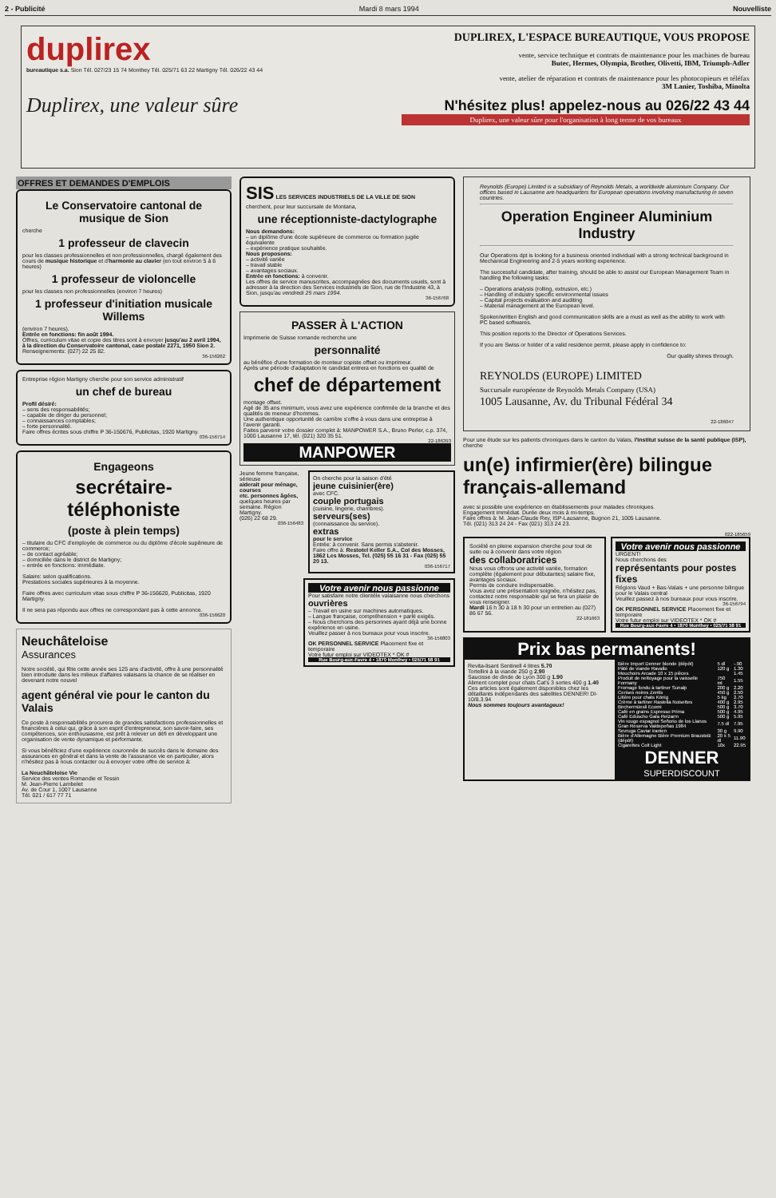2 - Publicité Mardi 8 mars 1994 Nouvelliste
duplirex
bureautique s.a. Sion Tél. 027/23 15 74 Monthey Tél. 025/71 63 22 Martigny Tél. 026/22 43 44
Duplirex, une valeur sûre
DUPLIREX, L'ESPACE BUREAUTIQUE, VOUS PROPOSE
vente, service technique et contrats de maintenance pour les machines de bureau
Butec, Hermes, Olympia, Brother, Olivetti, IBM, Triumph-Adler
vente, atelier de réparation et contrats de maintenance pour les photocopieurs et téléfax
3M Lanier, Toshiba, Minolta
N'hésitez plus! appelez-nous au 026/22 43 44
Duplirex, une valeur sûre pour l'organisation à long terme de vos bureaux
OFFRES ET DEMANDES D'EMPLOIS
Le Conservatoire cantonal de musique de Sion
cherche
1 professeur de clavecin
pour les classes professionnelles et non professionnelles, chargé également des cours de musique historique et d'harmonie au clavier (en tout environ 5 à 6 heures)
1 professeur de violoncelle
pour les classes non professionnelles (environ 7 heures)
1 professeur d'initiation musicale Willems
(environ 7 heures).
Entrée en fonctions: fin août 1994.
Offres, curriculum vitae et copie des titres sont à envoyer jusqu'au 2 avril 1994, à la direction du Conservatoire cantonal, case postale 2271, 1950 Sion 2.
Renseignements: (027) 22 25 82.
36-156262
Entreprise région Martigny cherche pour son service administratif
un chef de bureau
Profil désiré:
– sens des responsabilités;
– capable de diriger du personnel;
– connaissances comptables;
– forte personnalité.
Faire offres écrites sous chiffre P 36-150676, Publicitas, 1920 Martigny.
036-156714
Engageons
secrétaire-téléphoniste
(poste à plein temps)
– titulaire du CFC d'employée de commerce ou du diplôme d'école supérieure de commerce;
– de contact agréable;
– domiciliée dans le district de Martigny;
– entrée en fonctions: immédiate.
Salaire: selon qualifications.
Prestations sociales supérieures à la moyenne.
Faire offres avec curriculum vitae sous chiffre P 36-156620, Publicitas, 1920 Martigny.
Il ne sera pas répondu aux offres ne correspondant pas à cette annonce.
036-156620
Neuchâteloise
Assurances
Notre société, qui fête cette année ses 125 ans d'activité, offre à une personnalité bien introduite dans les milieux d'affaires valaisans la chance de se réaliser en devenant notre nouvel
agent général vie pour le canton du Valais
Ce poste à responsabilités procurera de grandes satisfactions professionnelles et financières à celui qui, grâce à son esprit d'entrepreneur, son savoir-faire, ses compétences, son enthousiasme, est prêt à relever un défi en développant une organisation de vente dynamique et performante.
Si vous bénéficiez d'une expérience couronnée de succès dans le domaine des assurances en général et dans la vente de l'assurance vie en particulier, alors n'hésitez pas à nous contacter ou à envoyer votre offre de service à:
La Neuchâteloise Vie
Service des ventes Romandie et Tessin
M. Jean-Pierre Lambelet
Av. de Cour 1, 1007 Lausanne
Tél. 021 / 617 77 71
SIS LES SERVICES INDUSTRIELS DE LA VILLE DE SION
cherchent, pour leur succursale de Montana,
une réceptionniste-dactylographe
Nous demandons:
– un diplôme d'une école supérieure de commerce ou formation jugée équivalente
– expérience pratique souhaitée.
Nous proposons:
– activité variée
– travail stable
– avantages sociaux.
Entrée en fonctions: à convenir.
Les offres de service manuscrites, accompagnées des documents usuels, sont à adresser à la direction des Services industriels de Sion, rue de l'Industrie 43, à Sion, jusqu'au vendredi 25 mars 1994.
36-156768
PASSER À L'ACTION
Imprimerie de Suisse romande recherche une
personnalité
au bénéfice d'une formation de monteur copiste offset ou imprimeur.
Après une période d'adaptation le candidat entrera en fonctions en qualité de
chef de département
montage offset.
Agé de 35 ans minimum, vous avez une expérience confirmée de la branche et des qualités de meneur d'hommes.
Une authentique opportunité de carrière s'offre à vous dans une entreprise à l'avenir garanti.
Faites parvenir votre dossier complet à: MANPOWER S.A., Bruno Perler, c.p. 374, 1000 Lausanne 17, tél. (021) 320 35 51.
22-186393
MANPOWER
Jeune femme française, sérieuse
aiderait pour ménage, courses
etc. personnes âgées, quelques heures par semaine. Région Martigny.
(026) 22 68 29.
036-156483
On cherche pour la saison d'été
jeune cuisinier(ère)
avec CFC.
couple portugais
(cuisine, lingerie, chambres).
serveurs(ses)
(connaissance du service).
extras
pour le service
Entrée: à convenir. Sans permis s'abstenir.
Faire offre à: Restotel Keller S.A., Col des Mosses, 1862 Les Mosses, Tel. (025) 55 16 31 - Fax (025) 55 20 13.
036-156717
Votre avenir nous passionne
Pour satisfaire notre clientèle valaisanne nous cherchons
ouvrières
– Travail en usine sur machines automatiques.
– Langue française, compréhension + parlé exigés.
– Nous cherchons des personnes ayant déjà une bonne expérience en usine.
Veuillez passer à nos bureaux pour vous inscrire.
36-156803
OK PERSONNEL SERVICE Placement fixe et temporaire
Votre futur emploi sur VIDEOTEX * OK #
Rue Bourg-aux-Favre 4 • 1870 Monthey • 025/71 58 91
Reynolds (Europe) Limited is a subsidiary of Reynolds Metals, a worldwide aluminium Company. Our offices based in Lausanne are headquarters for European operations involving manufacturing in seven countries.
Operation Engineer Aluminium Industry
Our Operations dpt is looking for a business oriented individual with a strong technical background in Mechanical Engineering and 2-5 years working experience.
The successful candidate, after training, should be able to assist our European Management Team in handling the following tasks:
– Operations analysis (rolling, extrusion, etc.)
– Handling of industry specific environmental issues
– Capital projects evaluation and auditing
– Material management at the European level.
Spoken/written English and good communication skills are a must as well as the ability to work with PC based softwares.
This position reports to the Director of Operations Services.
If you are Swiss or holder of a valid residence permit, please apply in confidence to:
Our quality shines through.
REYNOLDS (EUROPE) LIMITED
Succursale européenne de Reynolds Metals Company (USA)
1005 Lausanne, Av. du Tribunal Fédéral 34
22-186047
Pour une étude sur les patients chroniques dans le canton du Valais, l'Institut suisse de la santé publique (ISP), cherche
un(e) infirmier(ère) bilingue français-allemand
avec si possible une expérience en établissements pour malades chroniques.
Engagement immédiat. Durée deux mois à mi-temps.
Faire offres à: M. Jean-Claude Rey, ISP-Lausanne, Bugnon 21, 1005 Lausanne.
Tél. (021) 313 24 24 - Fax (021) 313 24 23.
022-185659
Société en pleine expansion cherche pour tout de suite ou à convenir dans votre région
des collaboratrices
Nous vous offrons une activité variée, formation complète (également pour débutantes) salaire fixe, avantages sociaux.
Permis de conduire indispensable.
Vous avez une présentation soignée, n'hésitez pas, contactez notre responsable qui se fera un plaisir de vous renseigner.
Mardi 16 h 30 à 18 h 30 pour un entretien au (027) 86 67 56.
22-181663
Votre avenir nous passionne
URGENT!
Nous cherchons des
représentants pour postes fixes
Régions Vaud + Bas-Valais + une personne bilingue pour le Valais central
Veuillez passez à nos bureaux pour vous inscrire.
36-156794
OK PERSONNEL SERVICE Placement fixe et temporaire
Votre futur emploi sur VIDEOTEX * OK #
Rue Bourg-aux-Favre 4 • 1870 Monthey • 025/71 58 91
Prix bas permanents!
Revita-lisant Sentinell 4 litres 5.70
Tortellini à la viande 250 g 2.90
Saucisse de dinde de Lyon 300 g 1.90
Aliment complet pour chats Cat's 3 sortes 400 g 1.40
Ces articles sont également disponibles chez les détaillants indépendants des satellites DENNER! DI-10/8.3.94
Nous sommes toujours avantageux!
| Bière Import Denner blonde (dépôt) | 5 dl | -.90 |
| Pâté de viande Ravallo | 120 g | 1.30 |
| Mouchoirs Arcade 10 x 15 pièces | | 1.45 |
| Produit de nettoyage pour la vaisselle Formany | 750 ml | 1.55 |
| Fromage fondu à tartiner Sunalp | 200 g | 2.20 |
| Cerises noires Zentis | 450 g | 2.50 |
| Litière pour chats König | 5 kg | 2.70 |
| Crème à tartiner Rastella Noisettes | 400 g | 2.95 |
| Birchermüesli Ecomi | 500 g | 3.70 |
| Café en grains Espresso Prima | 500 g | 4.95 |
| Café Eduscho Gala Reizarm | 500 g | 5.95 |
| Vin rouge espagnol Señorio de los Llanos Gran Reserva Valdepeñas 1984 | 7.5 dl | 7.95 |
| Sevruga Caviar iranien | 30 g | 9.90 |
| Bière d'Allemagne Bière Premium Braustolz (dépôt) | 20 x 5 dl | 11.90 |
| Cigarettes Colt Light | 10x | 22.95 |
DENNER
SUPERDISCOUNT